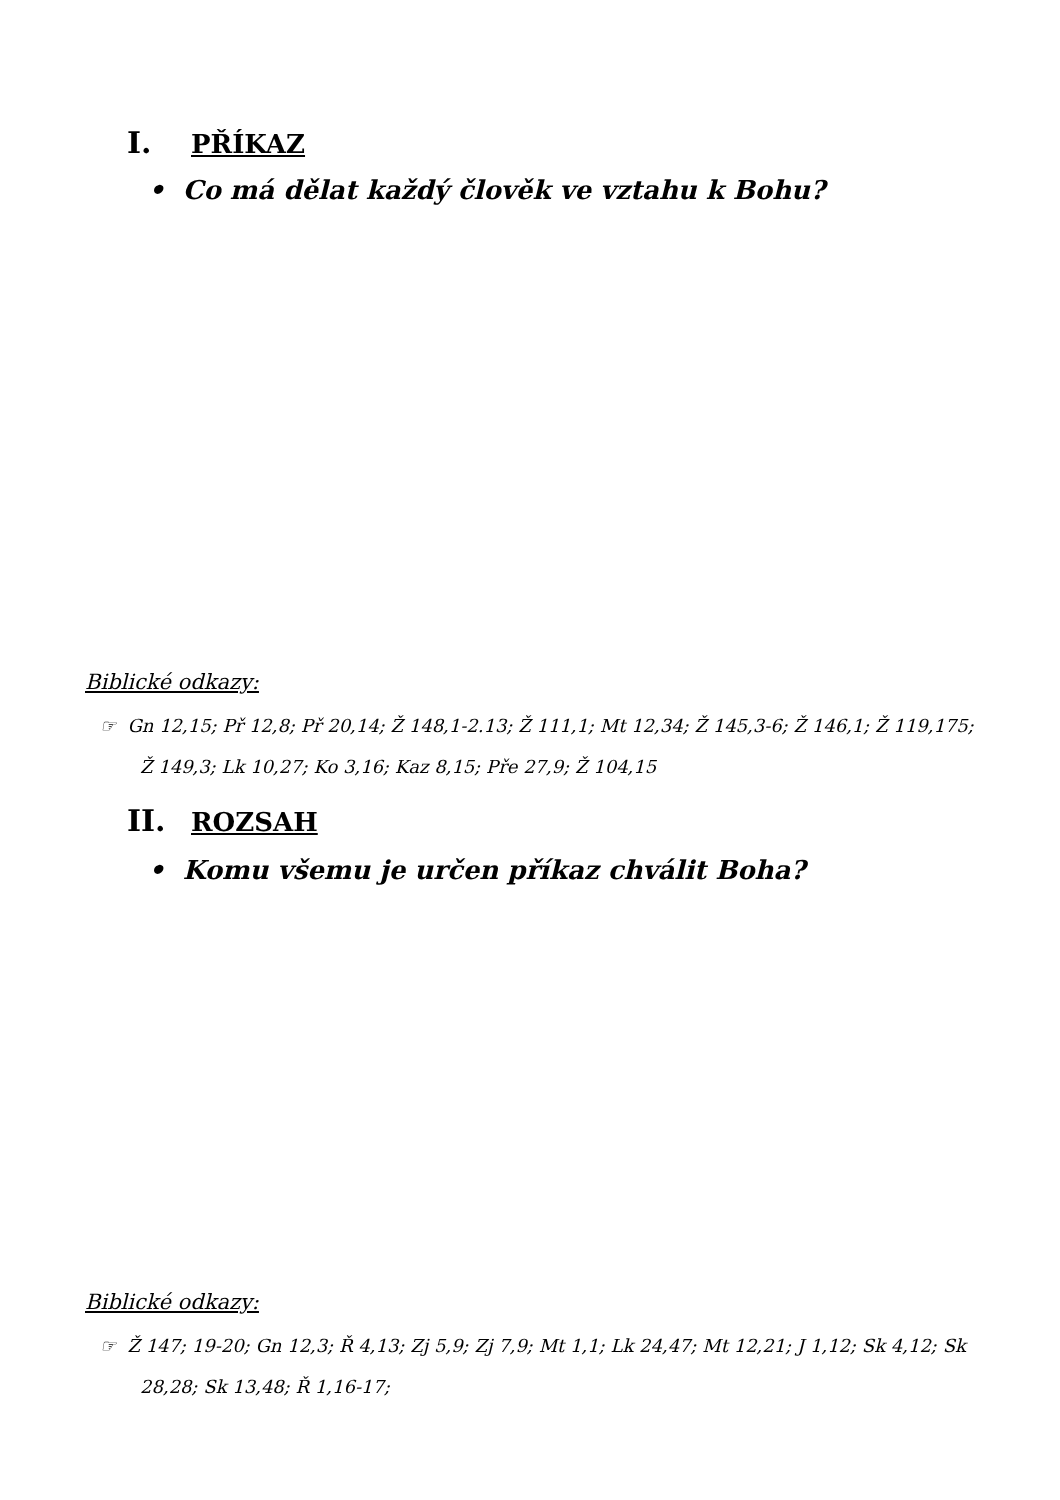I. PŘÍKAZ
• Co má dělat každý člověk ve vztahu k Bohu?
Biblické odkazy:
☞ Gn 12,15; Př 12,8; Př 20,14; Ž 148,1-2.13; Ž 111,1; Mt 12,34; Ž 145,3-6; Ž 146,1; Ž 119,175; Ž 149,3; Lk 10,27; Ko 3,16; Kaz 8,15; Pře 27,9; Ž 104,15
II. ROZSAH
• Komu všemu je určen příkaz chválit Boha?
Biblické odkazy:
☞ Ž 147; 19-20; Gn 12,3; Ř 4,13; Zj 5,9; Zj 7,9; Mt 1,1; Lk 24,47; Mt 12,21; J 1,12; Sk 4,12; Sk 28,28; Sk 13,48; Ř 1,16-17;